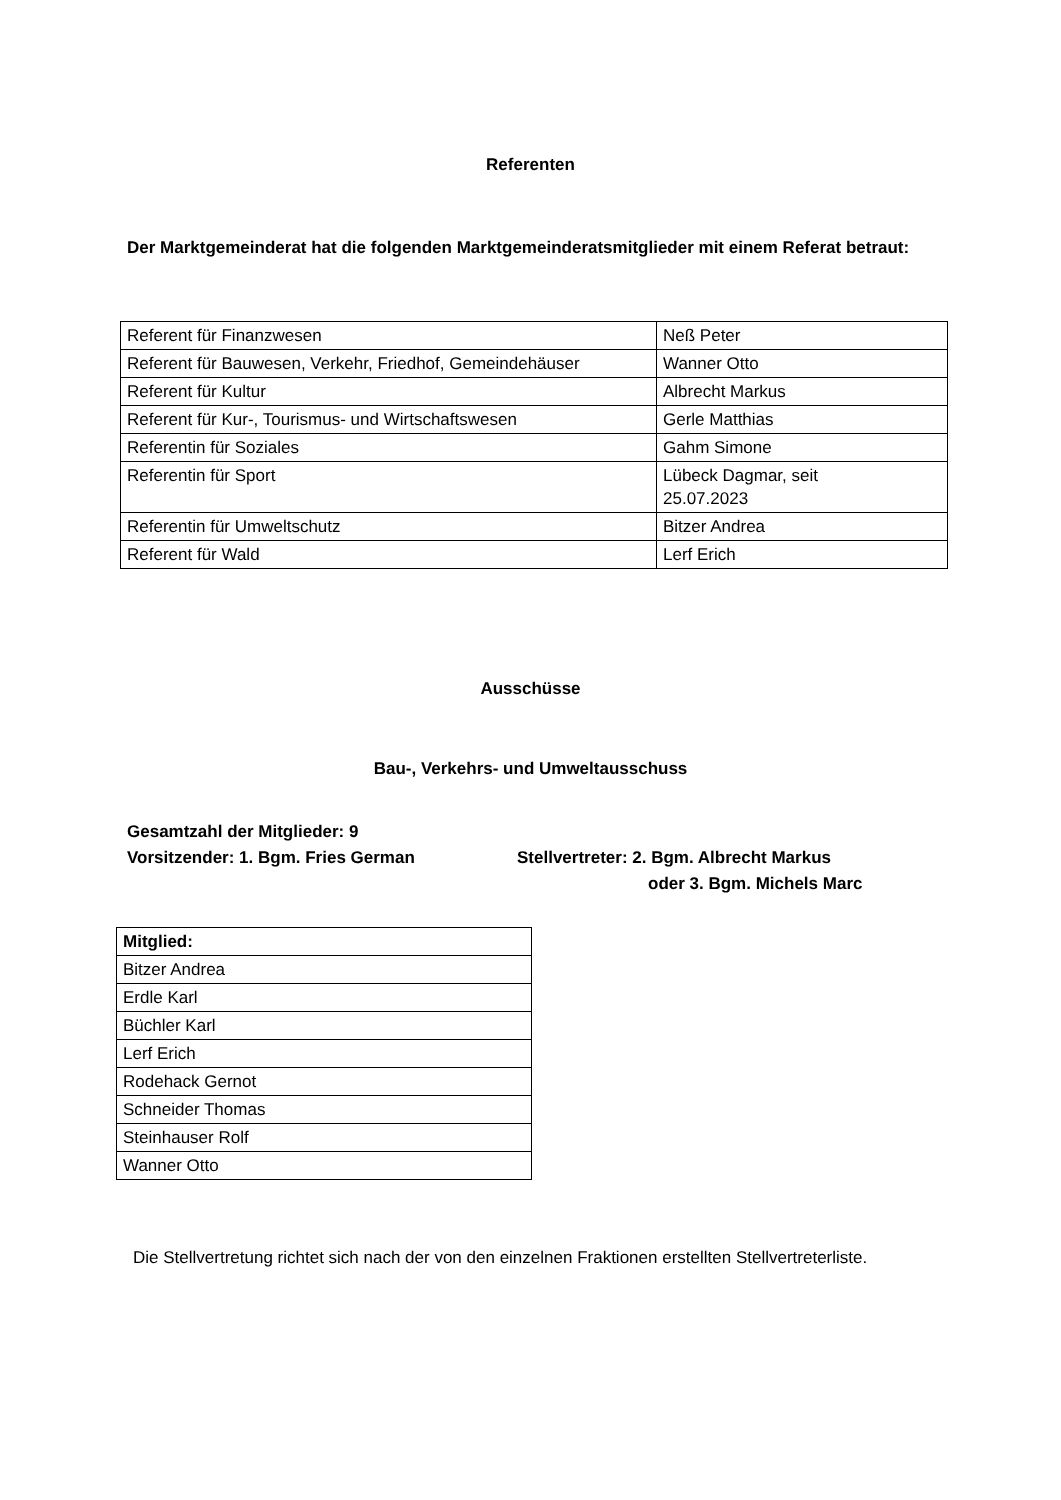Referenten
Der Marktgemeinderat hat die folgenden Marktgemeinderatsmitglieder mit einem Referat betraut:
| Referent für Finanzwesen | Neß Peter |
| Referent für Bauwesen, Verkehr, Friedhof, Gemeindehäuser | Wanner Otto |
| Referent für Kultur | Albrecht Markus |
| Referent für Kur-, Tourismus- und Wirtschaftswesen | Gerle Matthias |
| Referentin für Soziales | Gahm Simone |
| Referentin für Sport | Lübeck Dagmar, seit 25.07.2023 |
| Referentin für Umweltschutz | Bitzer Andrea |
| Referent für Wald | Lerf Erich |
Ausschüsse
Bau-, Verkehrs- und Umweltausschuss
Gesamtzahl der Mitglieder: 9
Vorsitzender: 1. Bgm. Fries German Stellvertreter: 2. Bgm. Albrecht Markus
oder 3. Bgm. Michels Marc
| Mitglied: |
| --- |
| Bitzer Andrea |
| Erdle Karl |
| Büchler Karl |
| Lerf Erich |
| Rodehack Gernot |
| Schneider Thomas |
| Steinhauser Rolf |
| Wanner Otto |
Die Stellvertretung richtet sich nach der von den einzelnen Fraktionen erstellten Stellvertreterliste.